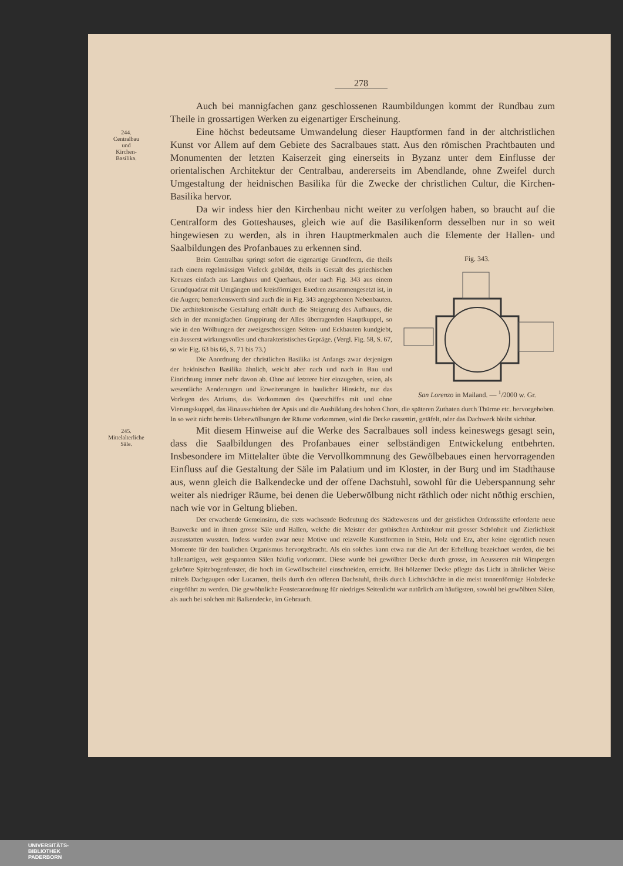278
Auch bei mannigfachen ganz geschlossenen Raumbildungen kommt der Rundbau zum Theile in grossartigen Werken zu eigenartiger Erscheinung.
244.
Centralbau
und
Kirchen-
Basilika.
Eine höchst bedeutsame Umwandelung dieser Hauptformen fand in der altchristlichen Kunst vor Allem auf dem Gebiete des Sacralbaues statt. Aus den römischen Prachtbauten und Monumenten der letzten Kaiserzeit ging einerseits in Byzanz unter dem Einflusse der orientalischen Architektur der Centralbau, andererseits im Abendlande, ohne Zweifel durch Umgestaltung der heidnischen Basilika für die Zwecke der christlichen Cultur, die Kirchen-Basilika hervor.
Da wir indess hier den Kirchenbau nicht weiter zu verfolgen haben, so braucht auf die Centralform des Gotteshauses, gleich wie auf die Basilikenform desselben nur in so weit hingewiesen zu werden, als in ihren Hauptmerkmalen auch die Elemente der Hallen- und Saalbildungen des Profanbaues zu erkennen sind.
Fig. 343.
San Lorenzo in Mailand. — <sup>1</sup>/2000 w. Gr.
Beim Centralbau springt sofort die eigenartige Grundform, die theils nach einem regelmässigen Vieleck gebildet, theils in Gestalt des griechischen Kreuzes einfach aus Langhaus und Querhaus, oder nach Fig. 343 aus einem Grundquadrat mit Umgängen und kreisförmigen Exedren zusammengesetzt ist, in die Augen; bemerkenswerth sind auch die in Fig. 343 angegebenen Nebenbauten. Die architektonische Gestaltung erhält durch die Steigerung des Aufbaues, die sich in der mannigfachen Gruppirung der Alles überragenden Hauptkuppel, so wie in den Wölbungen der zweigeschossigen Seiten- und Eckbauten kundgiebt, ein äusserst wirkungsvolles und charakteristisches Gepräge. (Vergl. Fig. 58, S. 67, so wie Fig. 63 bis 66, S. 71 bis 73.)
Die Anordnung der christlichen Basilika ist Anfangs zwar derjenigen der heidnischen Basilika ähnlich, weicht aber nach und nach in Bau und Einrichtung immer mehr davon ab. Ohne auf letztere hier einzugehen, seien, als wesentliche Aenderungen und Erweiterungen in baulicher Hinsicht, nur das Vorlegen des Atriums, das Vorkommen des Querschiffes mit und ohne Vierungskuppel, das Hinausschieben der Apsis und die Ausbildung des hohen Chors, die späteren Zuthaten durch Thürme etc. hervorgehoben. In so weit nicht bereits Ueberwölbungen der Räume vorkommen, wird die Decke cassettirt, getäfelt, oder das Dachwerk bleibt sichtbar.
245.
Mittelalterliche
Säle.
Mit diesem Hinweise auf die Werke des Sacralbaues soll indess keineswegs gesagt sein, dass die Saalbildungen des Profanbaues einer selbständigen Entwickelung entbehrten. Insbesondere im Mittelalter übte die Vervollkommnung des Gewölbebaues einen hervorragenden Einfluss auf die Gestaltung der Säle im Palatium und im Kloster, in der Burg und im Stadthause aus, wenn gleich die Balkendecke und der offene Dachstuhl, sowohl für die Ueberspannung sehr weiter als niedriger Räume, bei denen die Ueberwölbung nicht räthlich oder nicht nöthig erschien, nach wie vor in Geltung blieben.
Der erwachende Gemeinsinn, die stets wachsende Bedeutung des Städtewesens und der geistlichen Ordensstifte erforderte neue Bauwerke und in ihnen grosse Säle und Hallen, welche die Meister der gothischen Architektur mit grosser Schönheit und Zierlichkeit auszustatten wussten. Indess wurden zwar neue Motive und reizvolle Kunstformen in Stein, Holz und Erz, aber keine eigentlich neuen Momente für den baulichen Organismus hervorgebracht. Als ein solches kann etwa nur die Art der Erhellung bezeichnet werden, die bei hallenartigen, weit gespannten Sälen häufig vorkommt. Diese wurde bei gewölbter Decke durch grosse, im Aeusseren mit Wimpergen gekrönte Spitzbogenfenster, die hoch im Gewölbscheitel einschneiden, erreicht. Bei hölzerner Decke pflegte das Licht in ähnlicher Weise mittels Dachgaupen oder Lucarnen, theils durch den offenen Dachstuhl, theils durch Lichtschächte in die meist tonnenförmige Holzdecke eingeführt zu werden. Die gewöhnliche Fensteranordnung für niedriges Seitenlicht war natürlich am häufigsten, sowohl bei gewölbten Sälen, als auch bei solchen mit Balkendecke, im Gebrauch.
UNIVERSITÄTS-
BIBLIOTHEK
PADERBORN